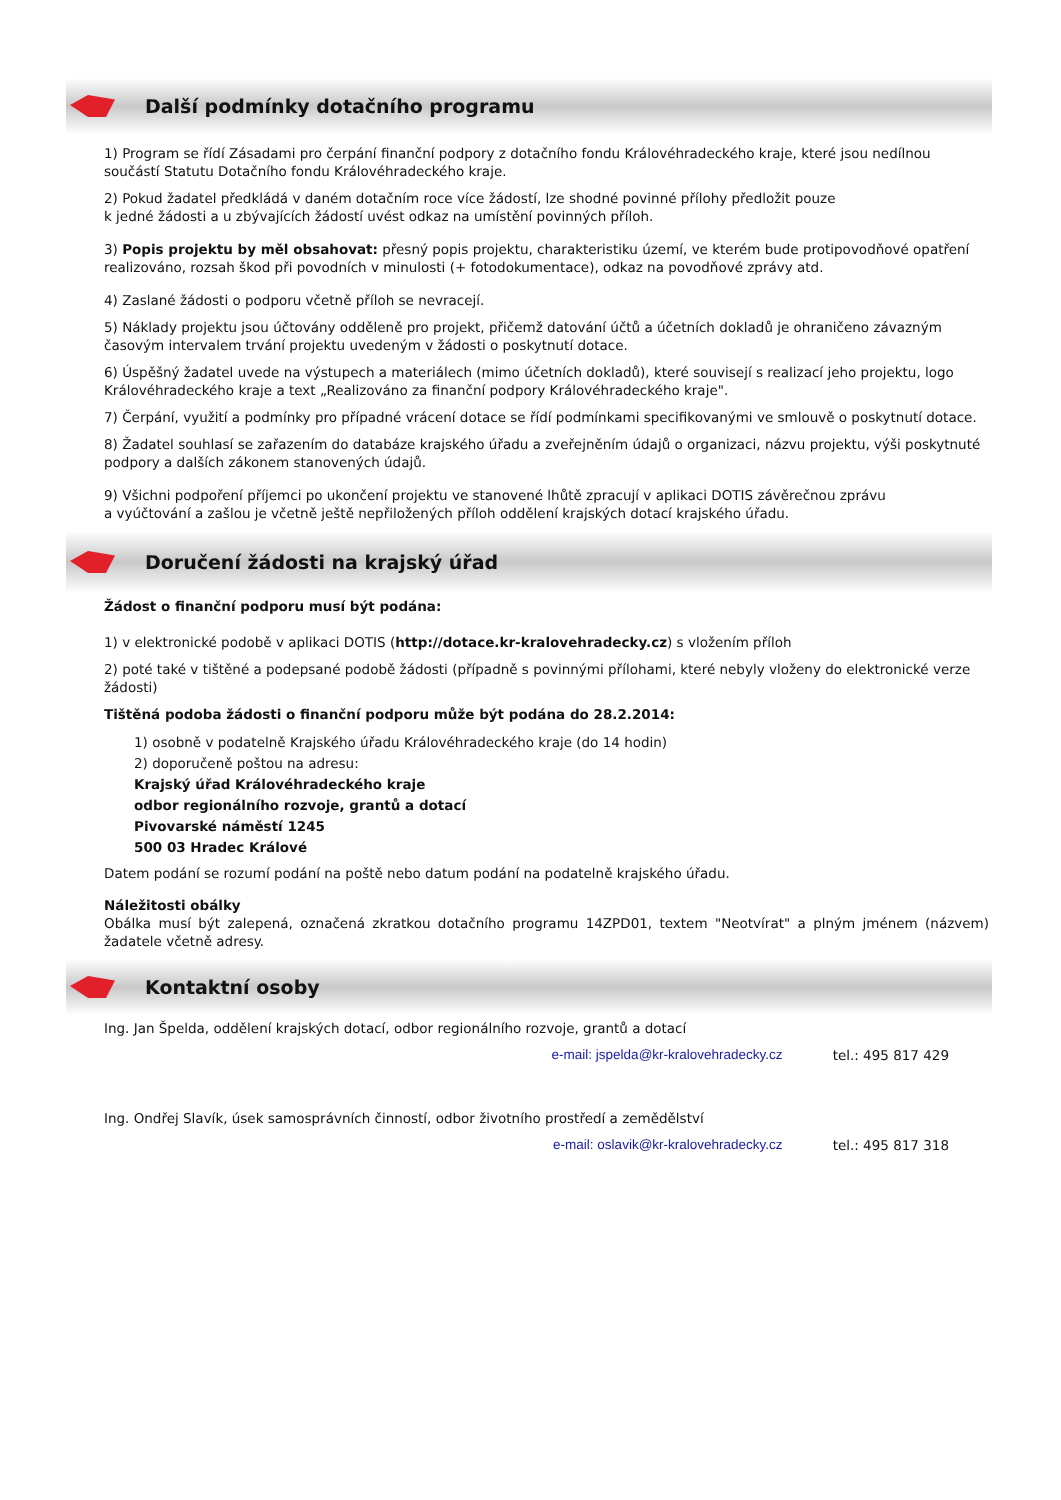Další podmínky dotačního programu
1) Program se řídí Zásadami pro čerpání finanční podpory z dotačního fondu Královéhradeckého kraje, které jsou nedílnou součástí Statutu Dotačního fondu Královéhradeckého kraje.
2) Pokud žadatel předkládá v daném dotačním roce více žádostí, lze shodné povinné přílohy předložit pouze
k jedné žádosti a u zbývajících žádostí uvést odkaz na umístění povinných příloh.
3) Popis projektu by měl obsahovat: přesný popis projektu, charakteristiku území, ve kterém bude protipovodňové opatření realizováno, rozsah škod při povodních v minulosti (+ fotodokumentace), odkaz na povodňové zprávy atd.
4) Zaslané žádosti o podporu včetně příloh se nevracejí.
5) Náklady projektu jsou účtovány odděleně pro projekt, přičemž datování účtů a účetních dokladů je ohraničeno závazným časovým intervalem trvání projektu uvedeným v žádosti o poskytnutí dotace.
6) Úspěšný žadatel uvede na výstupech a materiálech (mimo účetních dokladů), které souvisejí s realizací jeho projektu, logo Královéhradeckého kraje a text „Realizováno za finanční podpory Královéhradeckého kraje".
7) Čerpání, využití a podmínky pro případné vrácení dotace se řídí podmínkami specifikovanými ve smlouvě o poskytnutí dotace.
8) Žadatel souhlasí se zařazením do databáze krajského úřadu a zveřejněním údajů o organizaci, názvu projektu, výši poskytnuté podpory a dalších zákonem stanovených údajů.
9) Všichni podpoření příjemci po ukončení projektu ve stanovené lhůtě zpracují v aplikaci DOTIS závěrečnou zprávu
a vyúčtování a zašlou je včetně ještě nepřiložených příloh oddělení krajských dotací krajského úřadu.
Doručení žádosti na krajský úřad
Žádost o finanční podporu musí být podána:
1) v elektronické podobě v aplikaci DOTIS (http://dotace.kr-kralovehradecky.cz) s vložením příloh
2) poté také v tištěné a podepsané podobě žádosti (případně s povinnými přílohami, které nebyly vloženy do elektronické verze žádosti)
Tištěná podoba žádosti o finanční podporu může být podána do 28.2.2014:
1) osobně v podatelně Krajského úřadu Královéhradeckého kraje (do 14 hodin)
2) doporučeně poštou na adresu:
Krajský úřad Královéhradeckého kraje
odbor regionálního rozvoje, grantů a dotací
Pivovarské náměstí 1245
500 03 Hradec Králové
Datem podání se rozumí podání na poště nebo datum podání na podatelně krajského úřadu.
Náležitosti obálky
Obálka musí být zalepená, označená zkratkou dotačního programu 14ZPD01, textem "Neotvírat" a plným jménem (názvem) žadatele včetně adresy.
Kontaktní osoby
Ing. Jan Špelda, oddělení krajských dotací, odbor regionálního rozvoje, grantů a dotací
e-mail: jspelda@kr-kralovehradecky.cz tel.: 495 817 429
Ing. Ondřej Slavík, úsek samosprávních činností, odbor životního prostředí a zemědělství
e-mail: oslavik@kr-kralovehradecky.cz tel.: 495 817 318